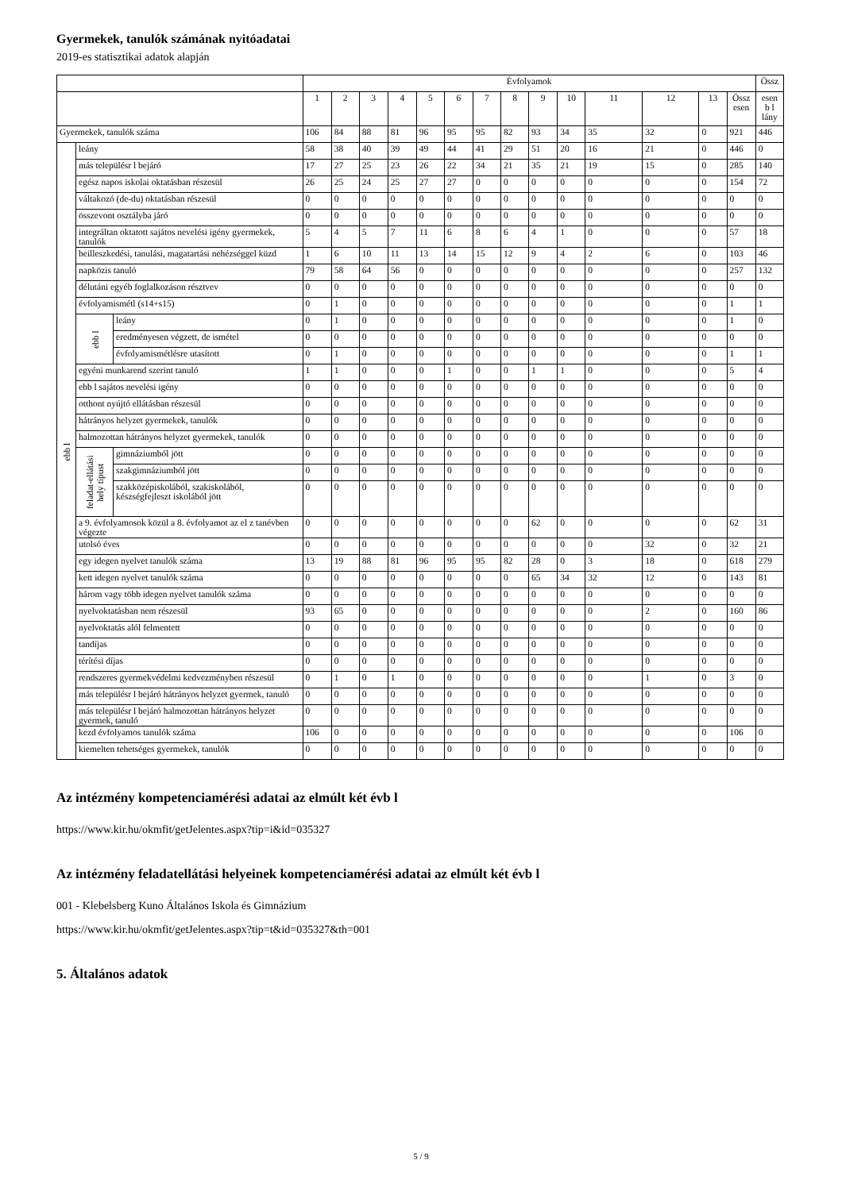Gyermekek, tanulók számának nyitóadatai
2019-es statisztikai adatok alapján
| | | | Évfolyamok | | | | | | | | | | | | | | Össz |
| --- | --- | --- | --- | --- | --- | --- | --- | --- | --- | --- | --- | --- | --- | --- | --- | --- | --- |
| | | | 1 | 2 | 3 | 4 | 5 | 6 | 7 | 8 | 9 | 10 | 11 | 12 | 13 | Össz esen | esen b l lány |
| Gyermekek, tanulók száma | | | 106 | 84 | 88 | 81 | 96 | 95 | 95 | 82 | 93 | 34 | 35 | 32 | 0 | 921 | 446 |
| ebb l | leány | | 58 | 38 | 40 | 39 | 49 | 44 | 41 | 29 | 51 | 20 | 16 | 21 | 0 | 446 | 0 |
| | más településr l bejáró | | 17 | 27 | 25 | 23 | 26 | 22 | 34 | 21 | 35 | 21 | 19 | 15 | 0 | 285 | 140 |
| | egész napos iskolai oktatásban részesül | | 26 | 25 | 24 | 25 | 27 | 27 | 0 | 0 | 0 | 0 | 0 | 0 | 0 | 154 | 72 |
| | váltakozó (de-du) oktatásban részesül | | 0 | 0 | 0 | 0 | 0 | 0 | 0 | 0 | 0 | 0 | 0 | 0 | 0 | 0 | 0 |
| | összevont osztályba járó | | 0 | 0 | 0 | 0 | 0 | 0 | 0 | 0 | 0 | 0 | 0 | 0 | 0 | 0 | 0 |
| | integráltan oktatott sajátos nevelési igény gyermekek, tanulók | | 5 | 4 | 5 | 7 | 11 | 6 | 8 | 6 | 4 | 1 | 0 | 0 | 0 | 57 | 18 |
| | beilleszkedési, tanulási, magatartási nehézséggel küzd | | 1 | 6 | 10 | 11 | 13 | 14 | 15 | 12 | 9 | 4 | 2 | 6 | 0 | 103 | 46 |
| | napközis tanuló | | 79 | 58 | 64 | 56 | 0 | 0 | 0 | 0 | 0 | 0 | 0 | 0 | 0 | 257 | 132 |
| | délutáni egyéb foglalkozáson résztvev | | 0 | 0 | 0 | 0 | 0 | 0 | 0 | 0 | 0 | 0 | 0 | 0 | 0 | 0 | 0 |
| | évfolyamismétl (s14+s15) | | 0 | 1 | 0 | 0 | 0 | 0 | 0 | 0 | 0 | 0 | 0 | 0 | 0 | 1 | 1 |
| | ebb l | leány | 0 | 1 | 0 | 0 | 0 | 0 | 0 | 0 | 0 | 0 | 0 | 0 | 0 | 1 | 0 |
| | | eredményesen végzett, de ismétel | 0 | 0 | 0 | 0 | 0 | 0 | 0 | 0 | 0 | 0 | 0 | 0 | 0 | 0 | 0 |
| | | évfolyamismétlésre utasított | 0 | 1 | 0 | 0 | 0 | 0 | 0 | 0 | 0 | 0 | 0 | 0 | 0 | 1 | 1 |
| | egyéni munkarend szerint tanuló | | 1 | 1 | 0 | 0 | 0 | 1 | 0 | 0 | 1 | 1 | 0 | 0 | 0 | 5 | 4 |
| | ebb l sajátos nevelési igény | | 0 | 0 | 0 | 0 | 0 | 0 | 0 | 0 | 0 | 0 | 0 | 0 | 0 | 0 | 0 |
| | otthont nyújtó ellátásban részesül | | 0 | 0 | 0 | 0 | 0 | 0 | 0 | 0 | 0 | 0 | 0 | 0 | 0 | 0 | 0 |
| | hátrányos helyzet gyermekek, tanulók | | 0 | 0 | 0 | 0 | 0 | 0 | 0 | 0 | 0 | 0 | 0 | 0 | 0 | 0 | 0 |
| | halmozottan hátrányos helyzet gyermekek, tanulók | | 0 | 0 | 0 | 0 | 0 | 0 | 0 | 0 | 0 | 0 | 0 | 0 | 0 | 0 | 0 |
| | feladat-ellátási hely típust | gimnáziumból jött | 0 | 0 | 0 | 0 | 0 | 0 | 0 | 0 | 0 | 0 | 0 | 0 | 0 | 0 | 0 |
| | | szakgimnáziumból jött | 0 | 0 | 0 | 0 | 0 | 0 | 0 | 0 | 0 | 0 | 0 | 0 | 0 | 0 | 0 |
| | | szakközépiskolából, szakiskolából, készségfejleszt iskolából jött | 0 | 0 | 0 | 0 | 0 | 0 | 0 | 0 | 0 | 0 | 0 | 0 | 0 | 0 | 0 |
| | a 9. évfolyamosok közül a 8. évfolyamot az el z tanévben végezte | | 0 | 0 | 0 | 0 | 0 | 0 | 0 | 0 | 62 | 0 | 0 | 0 | 0 | 62 | 31 |
| | utolsó éves | | 0 | 0 | 0 | 0 | 0 | 0 | 0 | 0 | 0 | 0 | 0 | 32 | 0 | 32 | 21 |
| | egy idegen nyelvet tanulók száma | | 13 | 19 | 88 | 81 | 96 | 95 | 95 | 82 | 28 | 0 | 3 | 18 | 0 | 618 | 279 |
| | kett idegen nyelvet tanulók száma | | 0 | 0 | 0 | 0 | 0 | 0 | 0 | 0 | 65 | 34 | 32 | 12 | 0 | 143 | 81 |
| | három vagy több idegen nyelvet tanulók száma | | 0 | 0 | 0 | 0 | 0 | 0 | 0 | 0 | 0 | 0 | 0 | 0 | 0 | 0 | 0 |
| | nyelvoktatásban nem részesül | | 93 | 65 | 0 | 0 | 0 | 0 | 0 | 0 | 0 | 0 | 0 | 2 | 0 | 160 | 86 |
| | nyelvoktatás alól felmentett | | 0 | 0 | 0 | 0 | 0 | 0 | 0 | 0 | 0 | 0 | 0 | 0 | 0 | 0 | 0 |
| | tandíjas | | 0 | 0 | 0 | 0 | 0 | 0 | 0 | 0 | 0 | 0 | 0 | 0 | 0 | 0 | 0 |
| | térítési díjas | | 0 | 0 | 0 | 0 | 0 | 0 | 0 | 0 | 0 | 0 | 0 | 0 | 0 | 0 | 0 |
| | rendszeres gyermekvédelmi kedvezményben részesül | | 0 | 1 | 0 | 1 | 0 | 0 | 0 | 0 | 0 | 0 | 0 | 1 | 0 | 3 | 0 |
| | más településr l bejáró hátrányos helyzet gyermek, tanuló | | 0 | 0 | 0 | 0 | 0 | 0 | 0 | 0 | 0 | 0 | 0 | 0 | 0 | 0 | 0 |
| | más településr l bejáró halmozottan hátrányos helyzet gyermek, tanuló | | 0 | 0 | 0 | 0 | 0 | 0 | 0 | 0 | 0 | 0 | 0 | 0 | 0 | 0 | 0 |
| | kezd évfolyamos tanulók száma | | 106 | 0 | 0 | 0 | 0 | 0 | 0 | 0 | 0 | 0 | 0 | 0 | 0 | 106 | 0 |
| | kiemelten tehetséges gyermekek, tanulók | | 0 | 0 | 0 | 0 | 0 | 0 | 0 | 0 | 0 | 0 | 0 | 0 | 0 | 0 | 0 |
Az intézmény kompetenciamérési adatai az elmúlt két évb l
https://www.kir.hu/okmfit/getJelentes.aspx?tip=i&id=035327
Az intézmény feladatellátási helyeinek kompetenciamérési adatai az elmúlt két évb l
001 - Klebelsberg Kuno Általános Iskola és Gimnázium
https://www.kir.hu/okmfit/getJelentes.aspx?tip=t&id=035327&th=001
5. Általános adatok
5 / 9